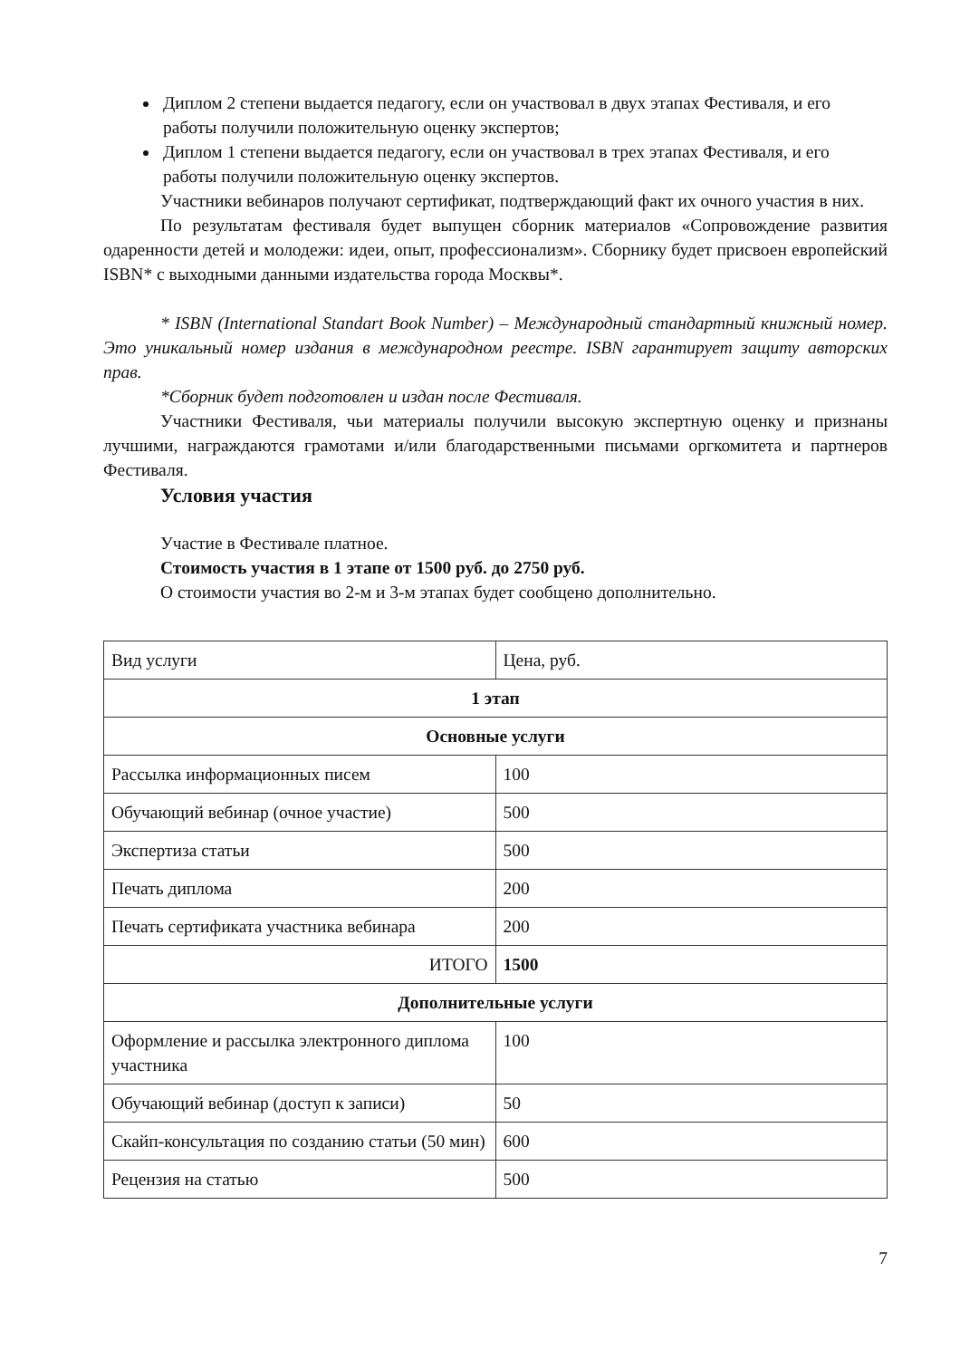Диплом 2 степени выдается педагогу, если он участвовал в двух этапах Фестиваля, и его работы получили положительную оценку экспертов;
Диплом 1 степени выдается педагогу, если он участвовал в трех этапах Фестиваля, и его работы получили положительную оценку экспертов.
Участники вебинаров получают сертификат, подтверждающий факт их очного участия в них.
По результатам фестиваля будет выпущен сборник материалов «Сопровождение развития одаренности детей и молодежи: идеи, опыт, профессионализм». Сборнику будет присвоен европейский ISBN* с выходными данными издательства города Москвы*.
* ISBN (International Standart Book Number) – Международный стандартный книжный номер. Это уникальный номер издания в международном реестре. ISBN гарантирует защиту авторских прав.
*Сборник будет подготовлен и издан после Фестиваля.
Участники Фестиваля, чьи материалы получили высокую экспертную оценку и признаны лучшими, награждаются грамотами и/или благодарственными письмами оргкомитета и партнеров Фестиваля.
Условия участия
Участие в Фестивале платное.
Стоимость участия в 1 этапе от 1500 руб. до 2750 руб.
О стоимости участия во 2-м и 3-м этапах будет сообщено дополнительно.
| Вид услуги | Цена, руб. |
| 1 этап | |
| Основные услуги | |
| Рассылка информационных писем | 100 |
| Обучающий вебинар (очное участие) | 500 |
| Экспертиза статьи | 500 |
| Печать диплома | 200 |
| Печать сертификата участника вебинара | 200 |
| ИТОГО | 1500 |
| Дополнительные услуги | |
| Оформление и рассылка электронного диплома участника | 100 |
| Обучающий вебинар (доступ к записи) | 50 |
| Скайп-консультация по созданию статьи (50 мин) | 600 |
| Рецензия на статью | 500 |
7